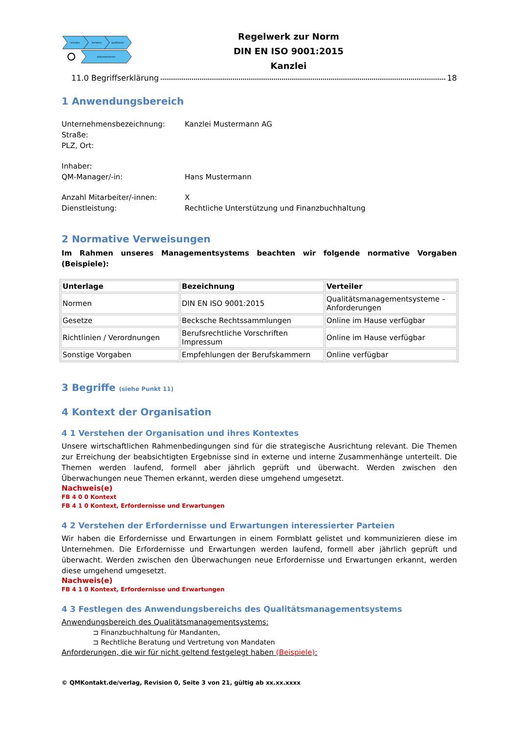schulen
beraten
auditieren
dokumentieren
Regelwerk zur Norm
DIN EN ISO 9001:2015
Kanzlei
11.0 Begriffserklärung 18
1 Anwendungsbereich
Unternehmensbezeichnung: Kanzlei Mustermann AG Straße: PLZ, Ort:
Inhaber: QM-Manager/-in: Hans Mustermann
Anzahl Mitarbeiter/-innen: X Dienstleistung: Rechtliche Unterstützung und Finanzbuchhaltung
2 Normative Verweisungen
Im Rahmen unseres Managementsystems beachten wir folgende normative Vorgaben (Beispiele):
| Unterlage | Bezeichnung | Verteiler |
| --- | --- | --- |
| Normen | DIN EN ISO 9001:2015 | Qualitätsmanagementsysteme – Anforderungen |
| Gesetze | Becksche Rechtssammlungen | Online im Hause verfügbar |
| Richtlinien / Verordnungen | Berufsrechtliche Vorschriften Impressum | Online im Hause verfügbar |
| Sonstige Vorgaben | Empfehlungen der Berufskammern | Online verfügbar |
3 Begriffe (siehe Punkt 11)
4 Kontext der Organisation
4 1 Verstehen der Organisation und ihres Kontextes
Unsere wirtschaftlichen Rahmenbedingungen sind für die strategische Ausrichtung relevant. Die Themen zur Erreichung der beabsichtigten Ergebnisse sind in externe und interne Zusammenhänge unterteilt. Die Themen werden laufend, formell aber jährlich geprüft und überwacht. Werden zwischen den Überwachungen neue Themen erkannt, werden diese umgehend umgesetzt.
Nachweis(e)
FB 4 0 0 Kontext
FB 4 1 0 Kontext, Erfordernisse und Erwartungen
4 2 Verstehen der Erfordernisse und Erwartungen interessierter Parteien
Wir haben die Erfordernisse und Erwartungen in einem Formblatt gelistet und kommunizieren diese im Unternehmen. Die Erfordernisse und Erwartungen werden laufend, formell aber jährlich geprüft und überwacht. Werden zwischen den Überwachungen neue Erfordernisse und Erwartungen erkannt, werden diese umgehend umgesetzt.
Nachweis(e)
FB 4 1 0 Kontext, Erfordernisse und Erwartungen
4 3 Festlegen des Anwendungsbereichs des Qualitätsmanagementsystems
Anwendungsbereich des Qualitätsmanagementsystems:
⊐ Finanzbuchhaltung für Mandanten,
⊐ Rechtliche Beratung und Vertretung von Mandaten
Anforderungen, die wir für nicht geltend festgelegt haben (Beispiele):
© QMKontakt.de/verlag, Revision 0, Seite 3 von 21, gültig ab xx.xx.xxxx